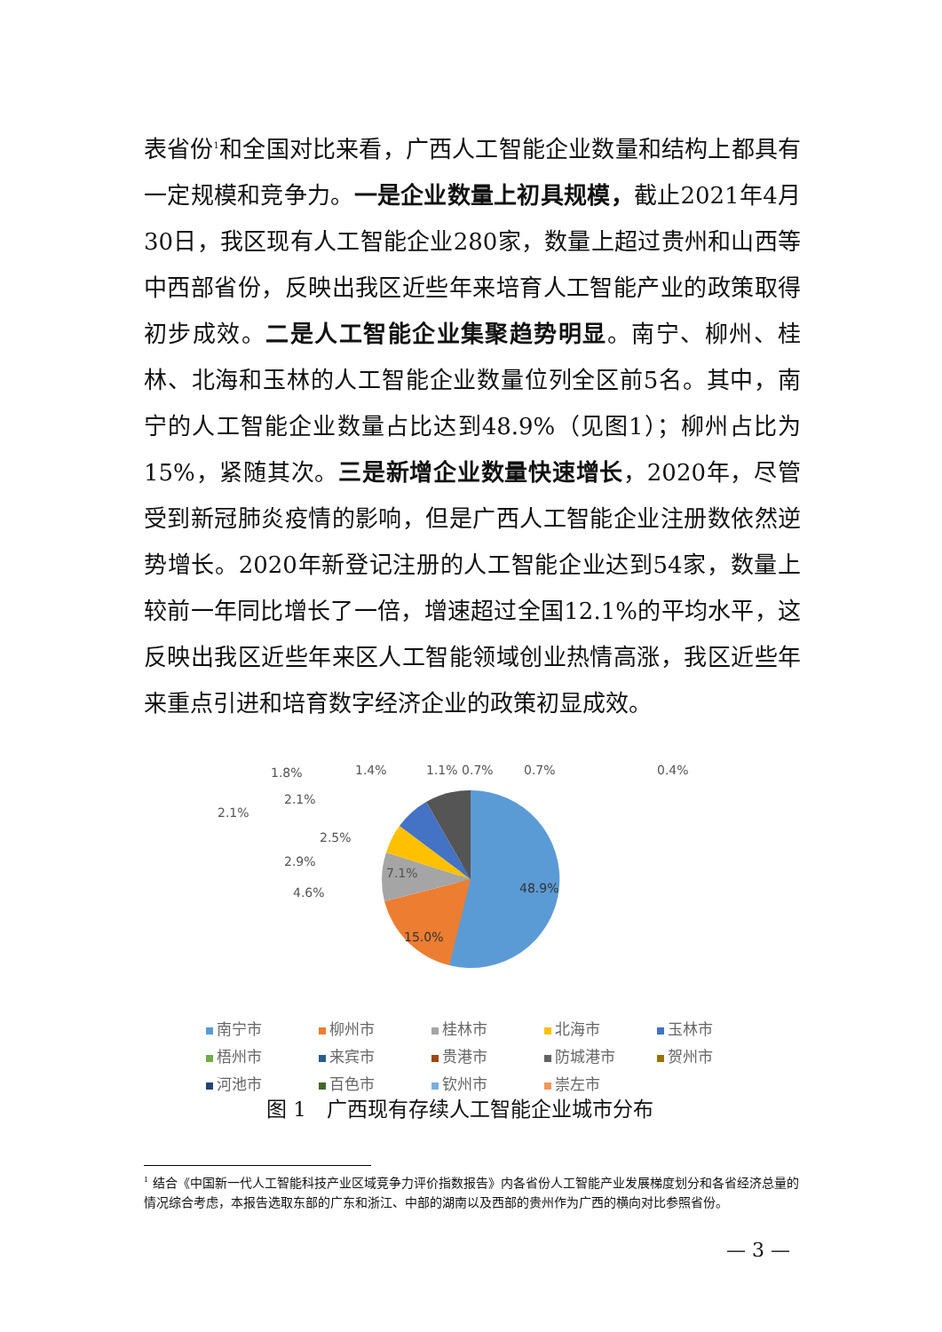表省份<sup>1</sup>和全国对比来看，广西人工智能企业数量和结构上都具有一定规模和竞争力。一是企业数量上初具规模，截止2021年4月30日，我区现有人工智能企业280家，数量上超过贵州和山西等中西部省份，反映出我区近些年来培育人工智能产业的政策取得初步成效。二是人工智能企业集聚趋势明显。南宁、柳州、桂林、北海和玉林的人工智能企业数量位列全区前5名。其中，南宁的人工智能企业数量占比达到48.9%（见图1）；柳州占比为15%，紧随其次。三是新增企业数量快速增长，2020年，尽管受到新冠肺炎疫情的影响，但是广西人工智能企业注册数依然逆势增长。2020年新登记注册的人工智能企业达到54家，数量上较前一年同比增长了一倍，增速超过全国12.1%的平均水平，这反映出我区近些年来区人工智能领域创业热情高涨，我区近些年来重点引进和培育数字经济企业的政策初显成效。
48.9%
15.0%
7.1%
4.6%
2.9%
2.5%
2.1%
2.1%
1.8%
1.4%
1.1% 0.7%
0.7%
0.4%
南宁市 柳州市 桂林市 北海市 玉林市 梧州市 来宾市 贵港市 防城港市 贺州市 河池市 百色市 钦州市 崇左市
图 1　广西现有存续人工智能企业城市分布
<sup>1</sup> 结合《中国新一代人工智能科技产业区域竞争力评价指数报告》内各省份人工智能产业发展梯度划分和各省经济总量的情况综合考虑，本报告选取东部的广东和浙江、中部的湖南以及西部的贵州作为广西的横向对比参照省份。
— 3 —